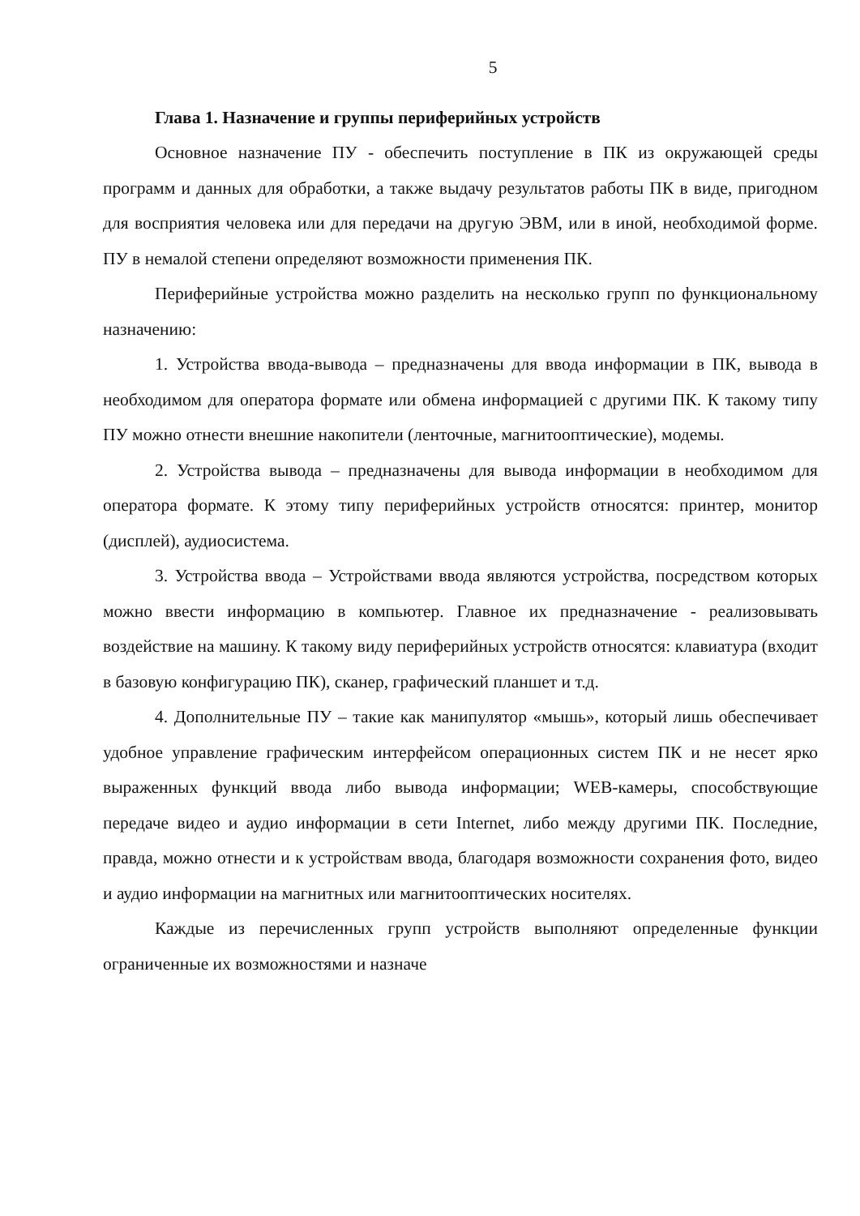5
Глава 1. Назначение и группы периферийных устройств
Основное назначение ПУ - обеспечить поступление в ПК из окружающей среды программ и данных для обработки, а также выдачу результатов работы ПК в виде, пригодном для восприятия человека или для передачи на другую ЭВМ, или в иной, необходимой форме. ПУ в немалой степени определяют возможности применения ПК.
Периферийные устройства можно разделить на несколько групп по функциональному назначению:
1. Устройства ввода-вывода – предназначены для ввода информации в ПК, вывода в необходимом для оператора формате или обмена информацией с другими ПК. К такому типу ПУ можно отнести внешние накопители (ленточные, магнитооптические), модемы.
2. Устройства вывода – предназначены для вывода информации в необходимом для оператора формате. К этому типу периферийных устройств относятся: принтер, монитор (дисплей), аудиосистема.
3. Устройства ввода – Устройствами ввода являются устройства, посредством которых можно ввести информацию в компьютер. Главное их предназначение - реализовывать воздействие на машину. К такому виду периферийных устройств относятся: клавиатура (входит в базовую конфигурацию ПК), сканер, графический планшет и т.д.
4. Дополнительные ПУ – такие как манипулятор «мышь», который лишь обеспечивает удобное управление графическим интерфейсом операционных систем ПК и не несет ярко выраженных функций ввода либо вывода информации; WEB-камеры, способствующие передаче видео и аудио информации в сети Internet, либо между другими ПК. Последние, правда, можно отнести и к устройствам ввода, благодаря возможности сохранения фото, видео и аудио информации на магнитных или магнитооптических носителях.
Каждые из перечисленных групп устройств выполняют определенные функции ограниченные их возможностями и назначе